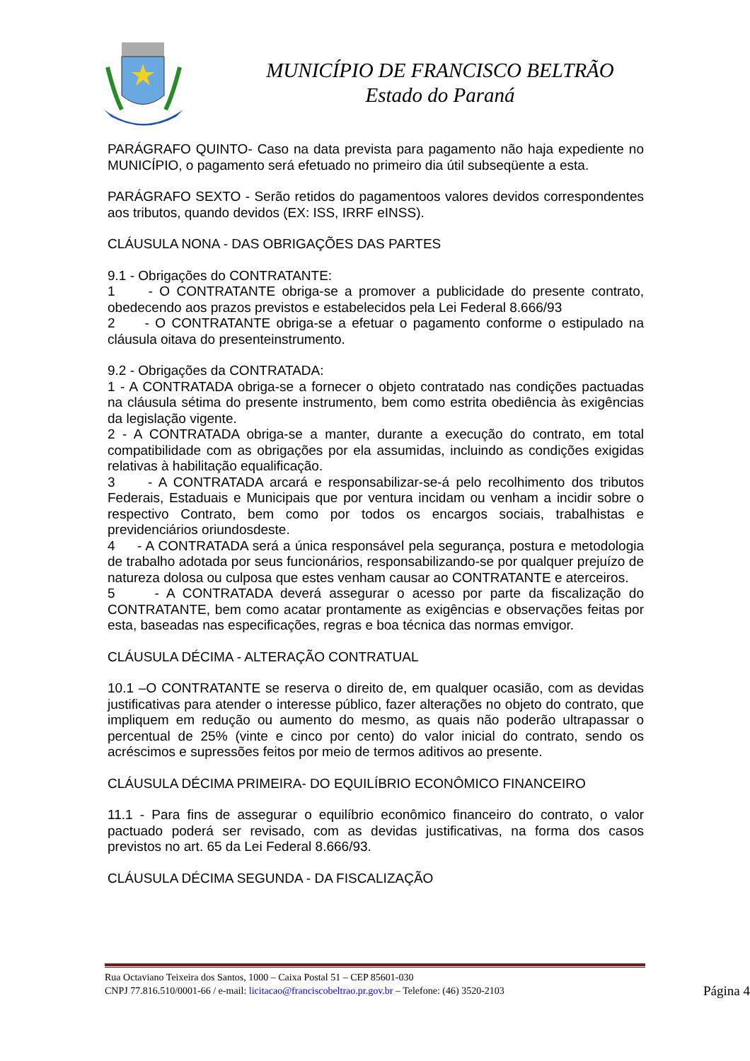MUNICÍPIO DE FRANCISCO BELTRÃO
Estado do Paraná
PARÁGRAFO QUINTO- Caso na data prevista para pagamento não haja expediente no MUNICÍPIO, o pagamento será efetuado no primeiro dia útil subseqüente a esta.
PARÁGRAFO SEXTO - Serão retidos do pagamentoos valores devidos correspondentes aos tributos, quando devidos (EX: ISS, IRRF eINSS).
CLÁUSULA NONA - DAS OBRIGAÇÕES DAS PARTES
9.1 - Obrigações do CONTRATANTE:
1 - O CONTRATANTE obriga-se a promover a publicidade do presente contrato, obedecendo aos prazos previstos e estabelecidos pela Lei Federal 8.666/93
2 - O CONTRATANTE obriga-se a efetuar o pagamento conforme o estipulado na cláusula oitava do presenteinstrumento.
9.2 - Obrigações da CONTRATADA:
1 - A CONTRATADA obriga-se a fornecer o objeto contratado nas condições pactuadas na cláusula sétima do presente instrumento, bem como estrita obediência às exigências da legislação vigente.
2 - A CONTRATADA obriga-se a manter, durante a execução do contrato, em total compatibilidade com as obrigações por ela assumidas, incluindo as condições exigidas relativas à habilitação equalificação.
3 - A CONTRATADA arcará e responsabilizar-se-á pelo recolhimento dos tributos Federais, Estaduais e Municipais que por ventura incidam ou venham a incidir sobre o respectivo Contrato, bem como por todos os encargos sociais, trabalhistas e previdenciários oriundosdeste.
4 - A CONTRATADA será a única responsável pela segurança, postura e metodologia de trabalho adotada por seus funcionários, responsabilizando-se por qualquer prejuízo de natureza dolosa ou culposa que estes venham causar ao CONTRATANTE e aterceiros.
5 - A CONTRATADA deverá assegurar o acesso por parte da fiscalização do CONTRATANTE, bem como acatar prontamente as exigências e observações feitas por esta, baseadas nas especificações, regras e boa técnica das normas emvigor.
CLÁUSULA DÉCIMA - ALTERAÇÃO CONTRATUAL
10.1 –O CONTRATANTE se reserva o direito de, em qualquer ocasião, com as devidas justificativas para atender o interesse público, fazer alterações no objeto do contrato, que impliquem em redução ou aumento do mesmo, as quais não poderão ultrapassar o percentual de 25% (vinte e cinco por cento) do valor inicial do contrato, sendo os acréscimos e supressões feitos por meio de termos aditivos ao presente.
CLÁUSULA DÉCIMA PRIMEIRA- DO EQUILÍBRIO ECONÔMICO FINANCEIRO
11.1 - Para fins de assegurar o equilíbrio econômico financeiro do contrato, o valor pactuado poderá ser revisado, com as devidas justificativas, na forma dos casos previstos no art. 65 da Lei Federal 8.666/93.
CLÁUSULA DÉCIMA SEGUNDA - DA FISCALIZAÇÃO
Rua Octaviano Teixeira dos Santos, 1000 – Caixa Postal 51 – CEP 85601-030
CNPJ 77.816.510/0001-66 / e-mail: licitacao@franciscobeltrao.pr.gov.br – Telefone: (46) 3520-2103 Página 4